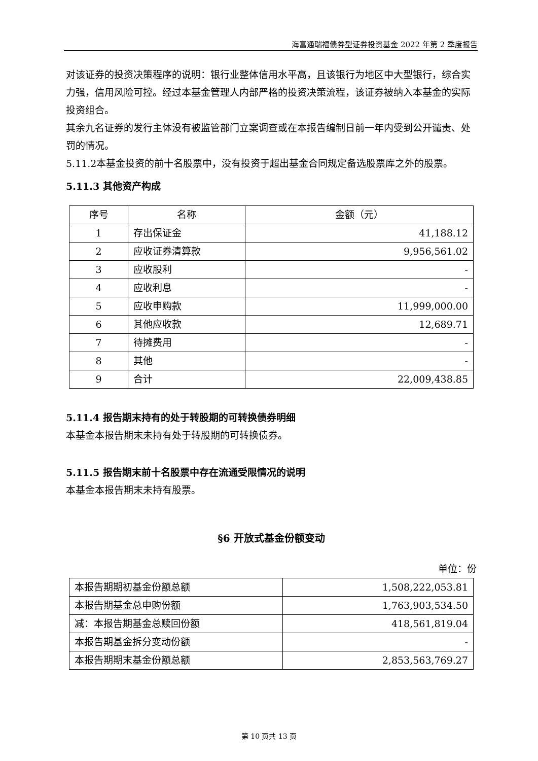海富通瑞福债券型证券投资基金 2022 年第 2 季度报告
对该证券的投资决策程序的说明：银行业整体信用水平高，且该银行为地区中大型银行，综合实力强，信用风险可控。经过本基金管理人内部严格的投资决策流程，该证券被纳入本基金的实际投资组合。
其余九名证券的发行主体没有被监管部门立案调查或在本报告编制日前一年内受到公开谴责、处罚的情况。
5.11.2本基金投资的前十名股票中，没有投资于超出基金合同规定备选股票库之外的股票。
5.11.3 其他资产构成
| 序号 | 名称 | 金额（元） |
| 1 | 存出保证金 | 41,188.12 |
| 2 | 应收证券清算款 | 9,956,561.02 |
| 3 | 应收股利 | - |
| 4 | 应收利息 | - |
| 5 | 应收申购款 | 11,999,000.00 |
| 6 | 其他应收款 | 12,689.71 |
| 7 | 待摊费用 | - |
| 8 | 其他 | - |
| 9 | 合计 | 22,009,438.85 |
5.11.4 报告期末持有的处于转股期的可转换债券明细
本基金本报告期末未持有处于转股期的可转换债券。
5.11.5 报告期末前十名股票中存在流通受限情况的说明
本基金本报告期末未持有股票。
§6 开放式基金份额变动
单位：份
| 本报告期期初基金份额总额 | 1,508,222,053.81 |
| 本报告期基金总申购份额 | 1,763,903,534.50 |
| 减：本报告期基金总赎回份额 | 418,561,819.04 |
| 本报告期基金拆分变动份额 | - |
| 本报告期期末基金份额总额 | 2,853,563,769.27 |
第 10 页共 13 页